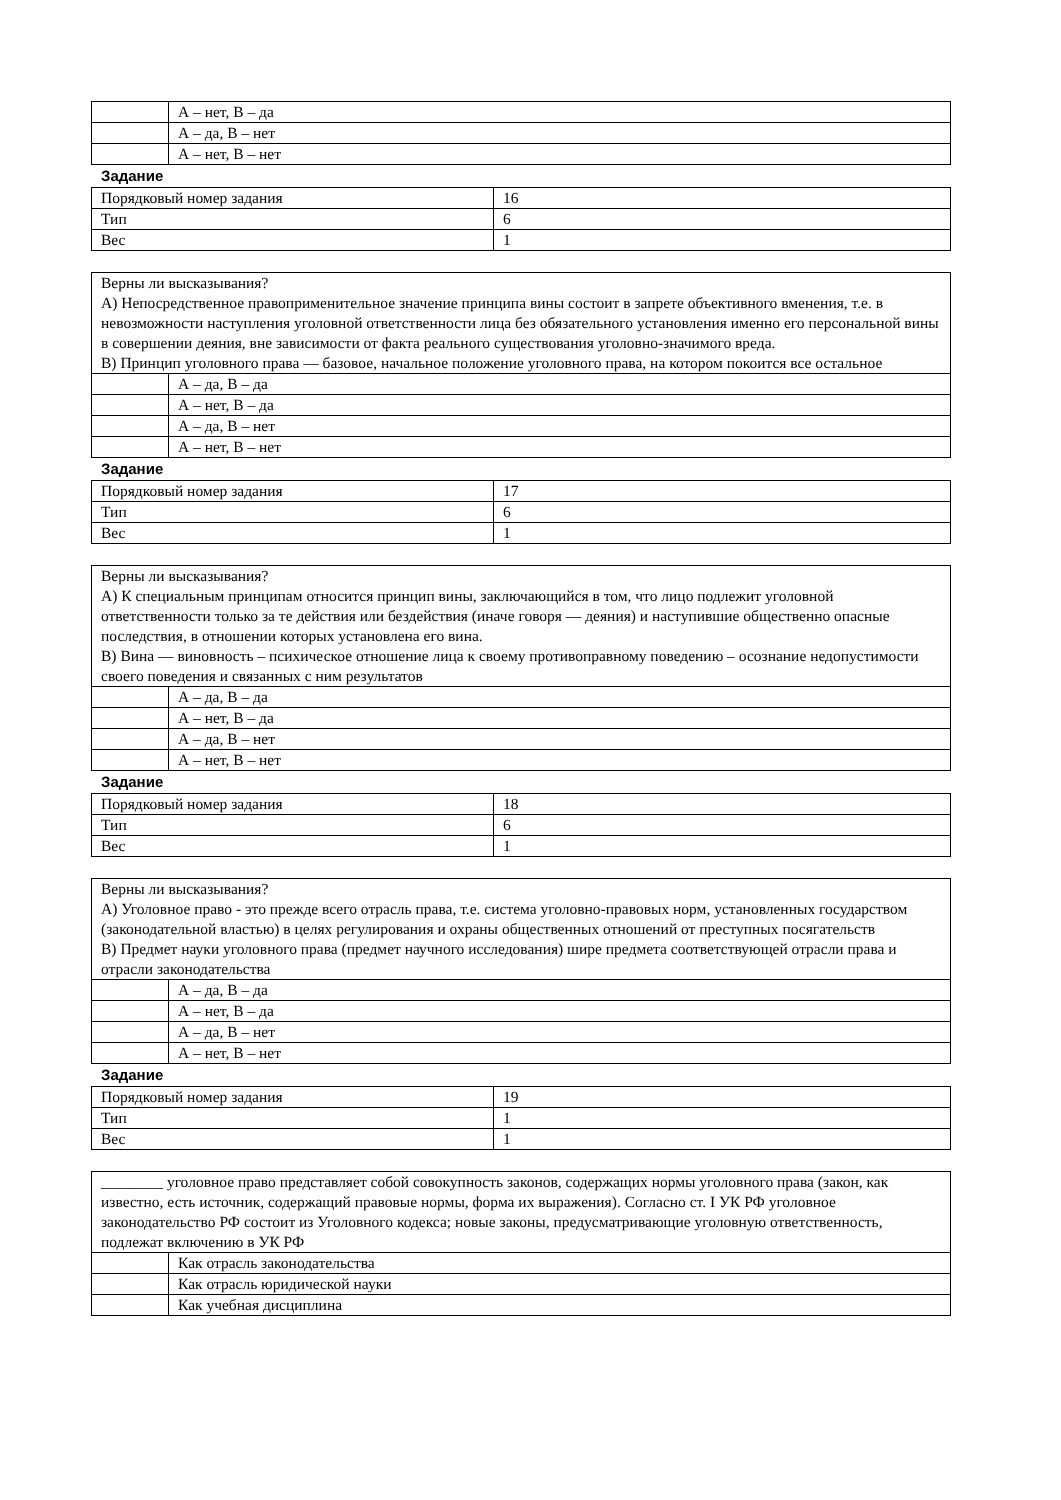| | А – нет, В – да |
| | А – да, В – нет |
| | А – нет, В – нет |
Задание
| Порядковый номер задания | 16 |
| Тип | 6 |
| Вес | 1 |
| Верны ли высказывания? А) Непосредственное правоприменительное значение принципа вины состоит в запрете объективного вменения, т.е. в невозможности наступления уголовной ответственности лица без обязательного установления именно его персональной вины в совершении деяния, вне зависимости от факта реального существования уголовно-значимого вреда. В) Принцип уголовного права — базовое, начальное положение уголовного права, на котором покоится все остальное | |
| | А – да, В – да |
| | А – нет, В – да |
| | А – да, В – нет |
| | А – нет, В – нет |
Задание
| Порядковый номер задания | 17 |
| Тип | 6 |
| Вес | 1 |
| Верны ли высказывания? А) К специальным принципам относится принцип вины, заключающийся в том, что лицо подлежит уголовной ответственности только за те действия или бездействия (иначе говоря — деяния) и наступившие общественно опасные последствия, в отношении которых установлена его вина. В) Вина — виновность – психическое отношение лица к своему противоправному поведению – осознание недопустимости своего поведения и связанных с ним результатов | |
| | А – да, В – да |
| | А – нет, В – да |
| | А – да, В – нет |
| | А – нет, В – нет |
Задание
| Порядковый номер задания | 18 |
| Тип | 6 |
| Вес | 1 |
| Верны ли высказывания? А) Уголовное право - это прежде всего отрасль права, т.е. система уголовно-правовых норм, установленных государством (законодательной властью) в целях регулирования и охраны общественных отношений от преступных посягательств В) Предмет науки уголовного права (предмет научного исследования) шире предмета соответствующей отрасли права и отрасли законодательства | |
| | А – да, В – да |
| | А – нет, В – да |
| | А – да, В – нет |
| | А – нет, В – нет |
Задание
| Порядковый номер задания | 19 |
| Тип | 1 |
| Вес | 1 |
| ________ уголовное право представляет собой совокупность законов, содержащих нормы уголовного права (закон, как известно, есть источник, содержащий правовые нормы, форма их выражения). Согласно ст. I УК РФ уголовное законодательство РФ состоит из Уголовного кодекса; новые законы, предусматривающие уголовную ответственность, подлежат включению в УК РФ | |
| | Как отрасль законодательства |
| | Как отрасль юридической науки |
| | Как учебная дисциплина |